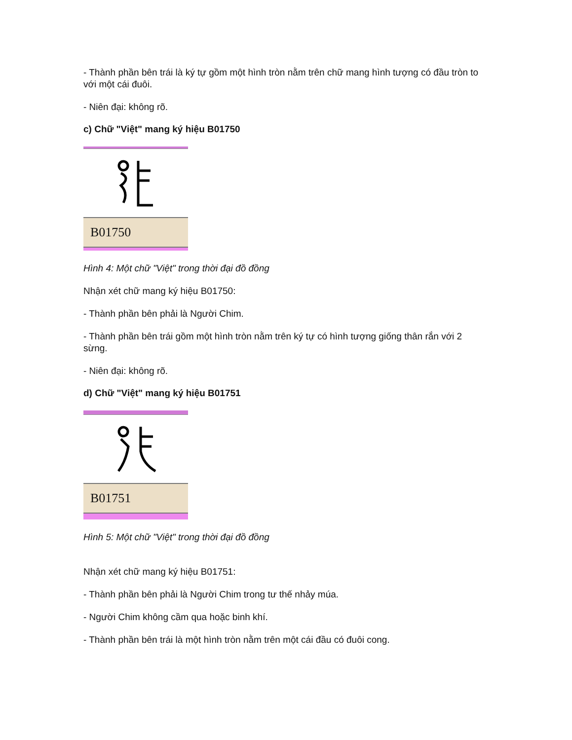- Thành phần bên trái là ký tự gồm một hình tròn nằm trên chữ mang hình tượng có đầu tròn to với một cái đuôi.
- Niên đại: không rõ.
c) Chữ "Việt" mang ký hiệu B01750
B01750
Hình 4: Một chữ "Việt" trong thời đại đồ đồng
Nhận xét chữ mang ký hiệu B01750:
- Thành phần bên phải là Người Chim.
- Thành phần bên trái gồm một hình tròn nằm trên ký tự có hình tượng giống thân rắn với 2 sừng.
- Niên đại: không rõ.
d) Chữ "Việt" mang ký hiệu B01751
B01751
Hình 5: Một chữ "Việt" trong thời đại đồ đồng
Nhận xét chữ mang ký hiệu B01751:
- Thành phần bên phải là Người Chim trong tư thế nhảy múa.
- Người Chim không cầm qua hoặc binh khí.
- Thành phần bên trái là một hình tròn nằm trên một cái đầu có đuôi cong.